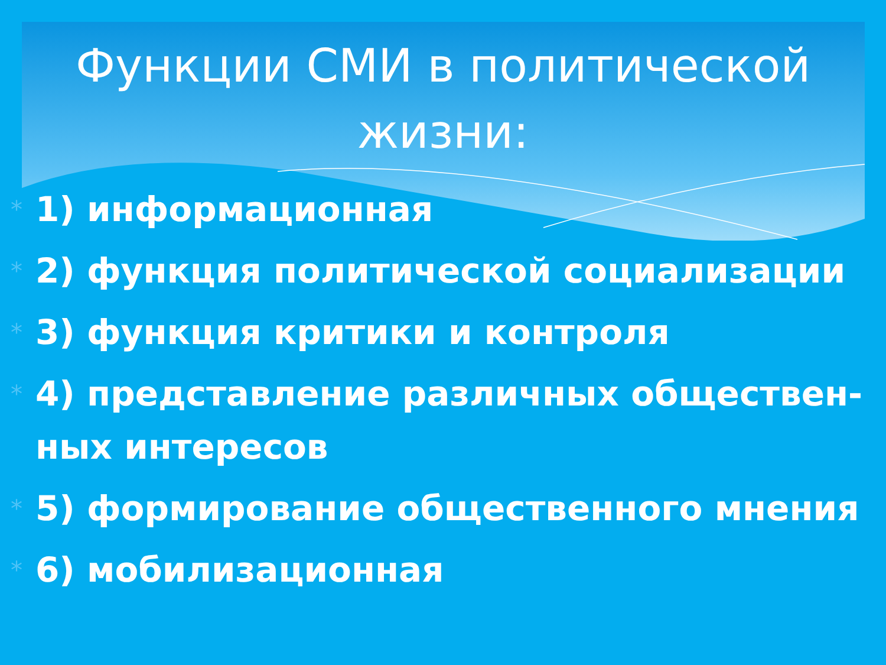Функции СМИ в политической
жизни:
* 1) информационная
* 2) функция политической социализации
* 3) функция критики и контроля
* 4) представление различных обществен-
ных интересов
* 5) формирование общественного мнения
* 6) мобилизационная